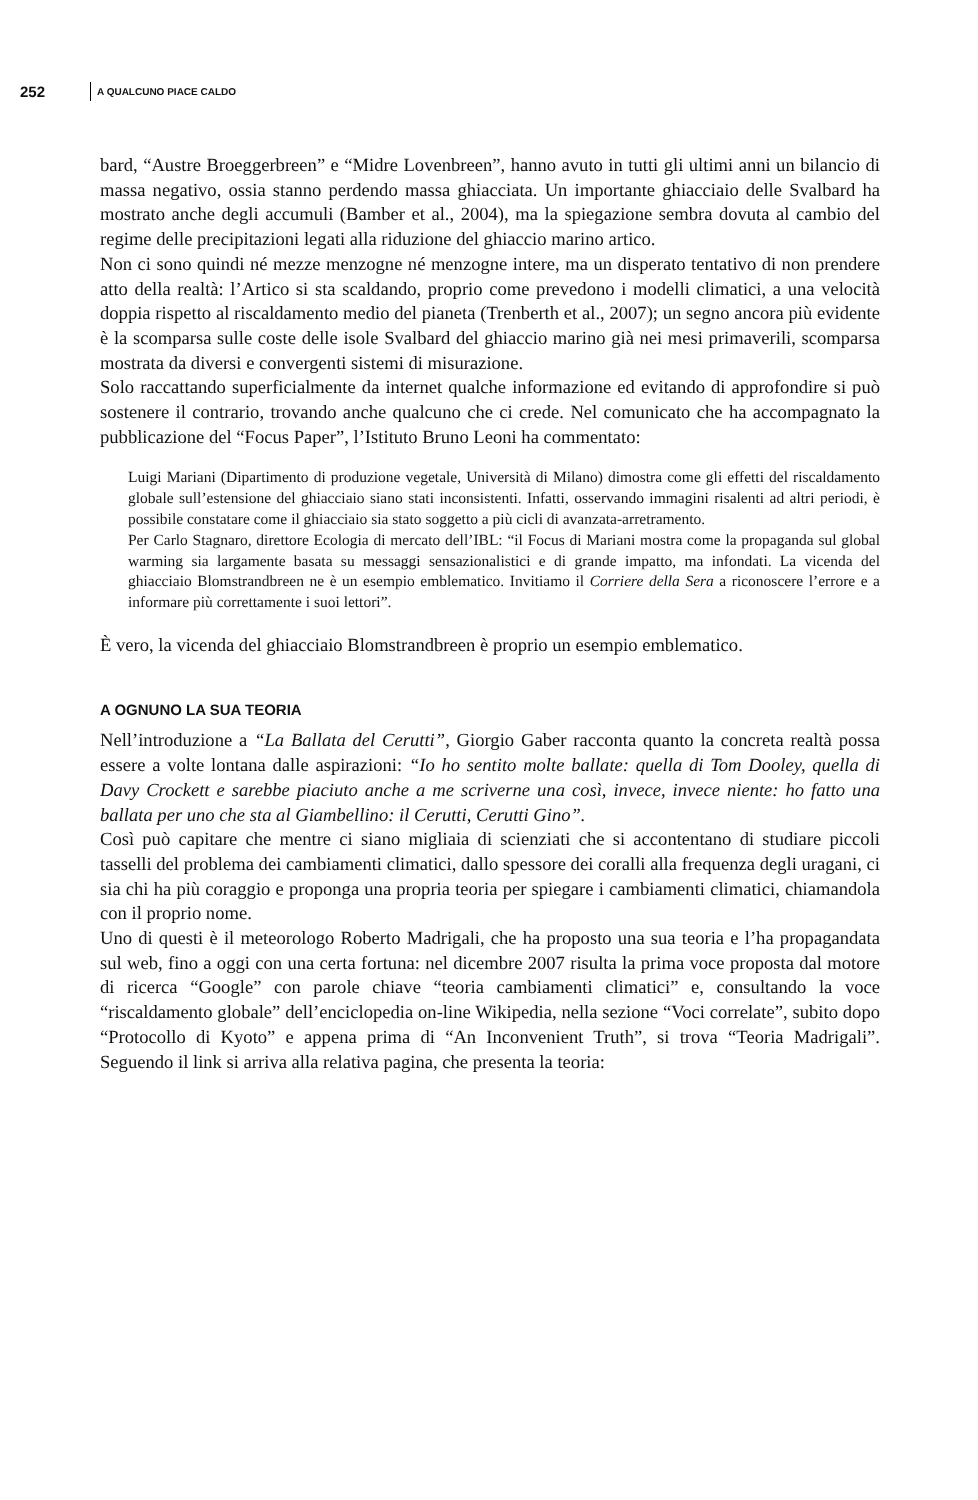252 A QUALCUNO PIACE CALDO
bard, “Austre Broeggerbreen” e “Midre Lovenbreen”, hanno avuto in tutti gli ultimi anni un bilancio di massa negativo, ossia stanno perdendo massa ghiacciata. Un importante ghiacciaio delle Svalbard ha mostrato anche degli accumuli (Bamber et al., 2004), ma la spiegazione sembra dovuta al cambio del regime delle precipitazioni legati alla riduzione del ghiaccio marino artico.
Non ci sono quindi né mezze menzogne né menzogne intere, ma un disperato tentativo di non prendere atto della realtà: l’Artico si sta scaldando, proprio come prevedono i modelli climatici, a una velocità doppia rispetto al riscaldamento medio del pianeta (Trenberth et al., 2007); un segno ancora più evidente è la scomparsa sulle coste delle isole Svalbard del ghiaccio marino già nei mesi primaverili, scomparsa mostrata da diversi e convergenti sistemi di misurazione.
Solo raccattando superficialmente da internet qualche informazione ed evitando di approfondire si può sostenere il contrario, trovando anche qualcuno che ci crede. Nel comunicato che ha accompagnato la pubblicazione del “Focus Paper”, l’Istituto Bruno Leoni ha commentato:
Luigi Mariani (Dipartimento di produzione vegetale, Università di Milano) dimostra come gli effetti del riscaldamento globale sull’estensione del ghiacciaio siano stati inconsistenti. Infatti, osservando immagini risalenti ad altri periodi, è possibile constatare come il ghiacciaio sia stato soggetto a più cicli di avanzata-arretramento.
Per Carlo Stagnaro, direttore Ecologia di mercato dell’IBL: “il Focus di Mariani mostra come la propaganda sul global warming sia largamente basata su messaggi sensazionalistici e di grande impatto, ma infondati. La vicenda del ghiacciaio Blomstrandbreen ne è un esempio emblematico. Invitiamo il Corriere della Sera a riconoscere l’errore e a informare più correttamente i suoi lettori”.
È vero, la vicenda del ghiacciaio Blomstrandbreen è proprio un esempio emblematico.
A OGNUNO LA SUA TEORIA
Nell’introduzione a “La Ballata del Cerutti”, Giorgio Gaber racconta quanto la concreta realtà possa essere a volte lontana dalle aspirazioni: “Io ho sentito molte ballate: quella di Tom Dooley, quella di Davy Crockett e sarebbe piaciuto anche a me scriverne una così, invece, invece niente: ho fatto una ballata per uno che sta al Giambellino: il Cerutti, Cerutti Gino”.
Così può capitare che mentre ci siano migliaia di scienziati che si accontentano di studiare piccoli tasselli del problema dei cambiamenti climatici, dallo spessore dei coralli alla frequenza degli uragani, ci sia chi ha più coraggio e proponga una propria teoria per spiegare i cambiamenti climatici, chiamandola con il proprio nome.
Uno di questi è il meteorologo Roberto Madrigali, che ha proposto una sua teoria e l’ha propagandata sul web, fino a oggi con una certa fortuna: nel dicembre 2007 risulta la prima voce proposta dal motore di ricerca “Google” con parole chiave “teoria cambiamenti climatici” e, consultando la voce “riscaldamento globale” dell’enciclopedia on-line Wikipedia, nella sezione “Voci correlate”, subito dopo “Protocollo di Kyoto” e appena prima di “An Inconvenient Truth”, si trova “Teoria Madrigali”. Seguendo il link si arriva alla relativa pagina, che presenta la teoria: